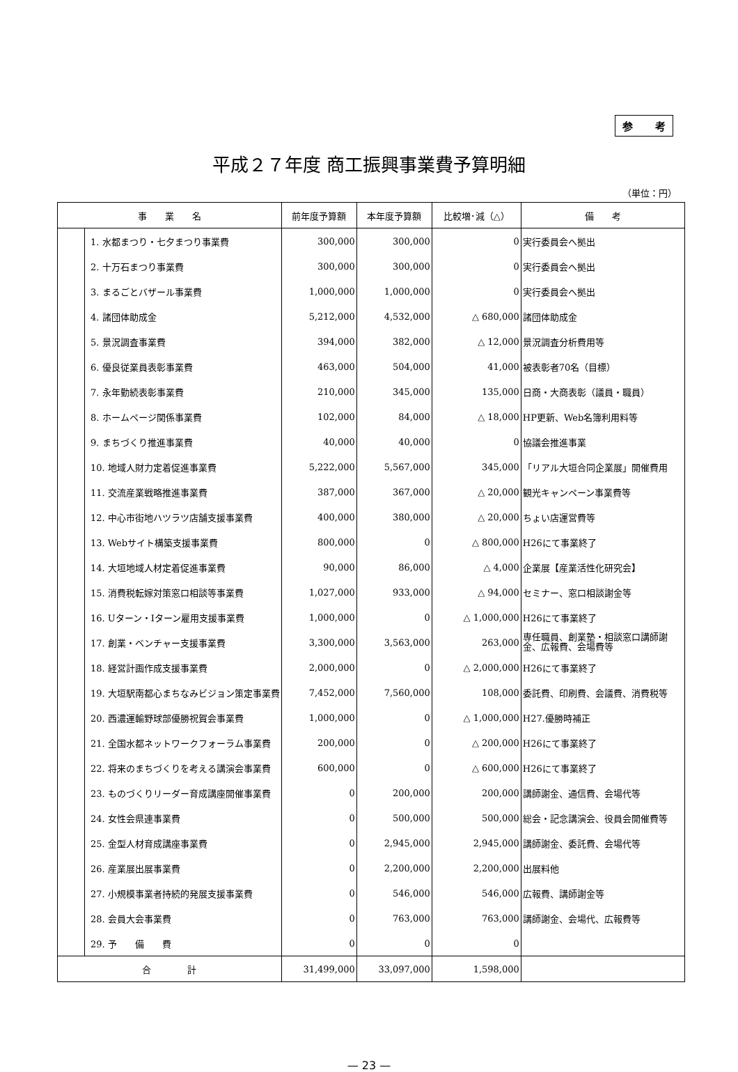参 考
平成２７年度 商工振興事業費予算明細
（単位：円）
| 事 業 名 | | 前年度予算額 | 本年度予算額 | 比較増･減（△） | 備 考 |
| --- | --- | --- | --- | --- | --- |
| | 1. 水都まつり・七夕まつり事業費 | 300,000 | 300,000 | 0 | 実行委員会へ拠出 |
| | 2. 十万石まつり事業費 | 300,000 | 300,000 | 0 | 実行委員会へ拠出 |
| | 3. まるごとバザール事業費 | 1,000,000 | 1,000,000 | 0 | 実行委員会へ拠出 |
| | 4. 諸団体助成金 | 5,212,000 | 4,532,000 | △ 680,000 | 諸団体助成金 |
| | 5. 景況調査事業費 | 394,000 | 382,000 | △ 12,000 | 景況調査分析費用等 |
| | 6. 優良従業員表彰事業費 | 463,000 | 504,000 | 41,000 | 被表彰者70名（目標） |
| | 7. 永年勤続表彰事業費 | 210,000 | 345,000 | 135,000 | 日商・大商表彰（議員・職員） |
| | 8. ホームページ関係事業費 | 102,000 | 84,000 | △ 18,000 | HP更新、Web名簿利用料等 |
| | 9. まちづくり推進事業費 | 40,000 | 40,000 | 0 | 協議会推進事業 |
| | 10. 地域人財力定着促進事業費 | 5,222,000 | 5,567,000 | 345,000 | 「リアル大垣合同企業展」開催費用 |
| | 11. 交流産業戦略推進事業費 | 387,000 | 367,000 | △ 20,000 | 観光キャンペーン事業費等 |
| | 12. 中心市街地ハツラツ店舗支援事業費 | 400,000 | 380,000 | △ 20,000 | ちょい店運営費等 |
| | 13. Webサイト構築支援事業費 | 800,000 | 0 | △ 800,000 | H26にて事業終了 |
| | 14. 大垣地域人材定着促進事業費 | 90,000 | 86,000 | △ 4,000 | 企業展【産業活性化研究会】 |
| | 15. 消費税転嫁対策窓口相談等事業費 | 1,027,000 | 933,000 | △ 94,000 | セミナー、窓口相談謝金等 |
| | 16. Uターン・Iターン雇用支援事業費 | 1,000,000 | 0 | △ 1,000,000 | H26にて事業終了 |
| | 17. 創業・ベンチャー支援事業費 | 3,300,000 | 3,563,000 | 263,000 | 専任職員、創業塾・相談窓口講師謝金、広報費、会場費等 |
| | 18. 経営計画作成支援事業費 | 2,000,000 | 0 | △ 2,000,000 | H26にて事業終了 |
| | 19. 大垣駅南都心まちなみビジョン策定事業費 | 7,452,000 | 7,560,000 | 108,000 | 委託費、印刷費、会議費、消費税等 |
| | 20. 西濃運輸野球部優勝祝賀会事業費 | 1,000,000 | 0 | △ 1,000,000 | H27.優勝時補正 |
| | 21. 全国水都ネットワークフォーラム事業費 | 200,000 | 0 | △ 200,000 | H26にて事業終了 |
| | 22. 将来のまちづくりを考える講演会事業費 | 600,000 | 0 | △ 600,000 | H26にて事業終了 |
| | 23. ものづくりリーダー育成講座開催事業費 | 0 | 200,000 | 200,000 | 講師謝金、通信費、会場代等 |
| | 24. 女性会県連事業費 | 0 | 500,000 | 500,000 | 総会・記念講演会、役員会開催費等 |
| | 25. 金型人材育成講座事業費 | 0 | 2,945,000 | 2,945,000 | 講師謝金、委託費、会場代等 |
| | 26. 産業展出展事業費 | 0 | 2,200,000 | 2,200,000 | 出展料他 |
| | 27. 小規模事業者持続的発展支援事業費 | 0 | 546,000 | 546,000 | 広報費、講師謝金等 |
| | 28. 会員大会事業費 | 0 | 763,000 | 763,000 | 講師謝金、会場代、広報費等 |
| | 29. 予 備 費 | 0 | 0 | 0 | |
| 合 計 | | 31,499,000 | 33,097,000 | 1,598,000 | |
— 23 —